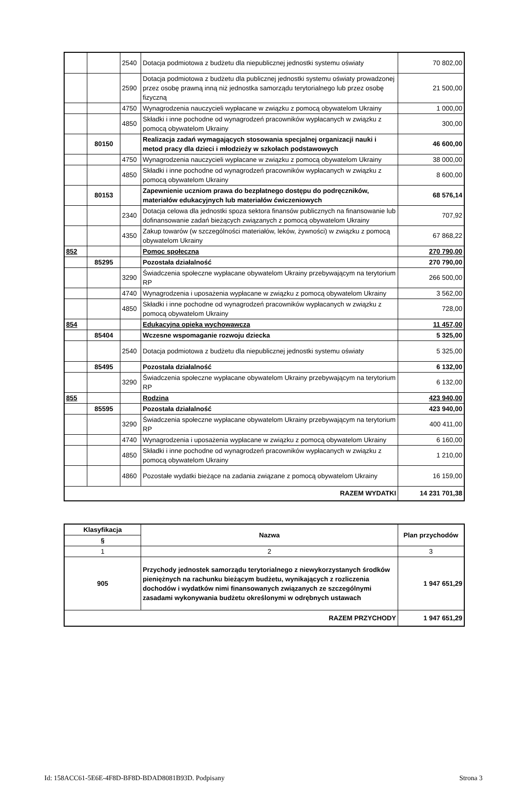| | | 2540 | Dotacja podmiotowa z budżetu dla niepublicznej jednostki systemu oświaty | 70 802,00 |
| | | 2590 | Dotacja podmiotowa z budżetu dla publicznej jednostki systemu oświaty prowadzonej przez osobę prawną inną niż jednostka samorządu terytorialnego lub przez osobę fizyczną | 21 500,00 |
| | | 4750 | Wynagrodzenia nauczycieli wypłacane w związku z pomocą obywatelom Ukrainy | 1 000,00 |
| | | 4850 | Składki i inne pochodne od wynagrodzeń pracowników wypłacanych w związku z pomocą obywatelom Ukrainy | 300,00 |
| | 80150 | | Realizacja zadań wymagających stosowania specjalnej organizacji nauki i metod pracy dla dzieci i młodzieży w szkołach podstawowych | 46 600,00 |
| | | 4750 | Wynagrodzenia nauczycieli wypłacane w związku z pomocą obywatelom Ukrainy | 38 000,00 |
| | | 4850 | Składki i inne pochodne od wynagrodzeń pracowników wypłacanych w związku z pomocą obywatelom Ukrainy | 8 600,00 |
| | 80153 | | Zapewnienie uczniom prawa do bezpłatnego dostępu do podręczników, materiałów edukacyjnych lub materiałów ćwiczeniowych | 68 576,14 |
| | | 2340 | Dotacja celowa dla jednostki spoza sektora finansów publicznych na finansowanie lub dofinansowanie zadań bieżących związanych z pomocą obywatelom Ukrainy | 707,92 |
| | | 4350 | Zakup towarów (w szczególności materiałów, leków, żywności) w związku z pomocą obywatelom Ukrainy | 67 868,22 |
| 852 | | | Pomoc społeczna | 270 790,00 |
| | 85295 | | Pozostała działalność | 270 790,00 |
| | | 3290 | Świadczenia społeczne wypłacane obywatelom Ukrainy przebywającym na terytorium RP | 266 500,00 |
| | | 4740 | Wynagrodzenia i uposażenia wypłacane w związku z pomocą obywatelom Ukrainy | 3 562,00 |
| | | 4850 | Składki i inne pochodne od wynagrodzeń pracowników wypłacanych w związku z pomocą obywatelom Ukrainy | 728,00 |
| 854 | | | Edukacyjna opieka wychowawcza | 11 457,00 |
| | 85404 | | Wczesne wspomaganie rozwoju dziecka | 5 325,00 |
| | | 2540 | Dotacja podmiotowa z budżetu dla niepublicznej jednostki systemu oświaty | 5 325,00 |
| | 85495 | | Pozostała działalność | 6 132,00 |
| | | 3290 | Świadczenia społeczne wypłacane obywatelom Ukrainy przebywającym na terytorium RP | 6 132,00 |
| 855 | | | Rodzina | 423 940,00 |
| | 85595 | | Pozostała działalność | 423 940,00 |
| | | 3290 | Świadczenia społeczne wypłacane obywatelom Ukrainy przebywającym na terytorium RP | 400 411,00 |
| | | 4740 | Wynagrodzenia i uposażenia wypłacane w związku z pomocą obywatelom Ukrainy | 6 160,00 |
| | | 4850 | Składki i inne pochodne od wynagrodzeń pracowników wypłacanych w związku z pomocą obywatelom Ukrainy | 1 210,00 |
| | | 4860 | Pozostałe wydatki bieżące na zadania związane z pomocą obywatelom Ukrainy | 16 159,00 |
| RAZEM WYDATKI | | | | 14 231 701,38 |
| Klasyfikacja | Nazwa | Plan przychodów |
| --- | --- | --- |
| § | | |
| 1 | 2 | 3 |
| 905 | Przychody jednostek samorządu terytorialnego z niewykorzystanych środków pieniężnych na rachunku bieżącym budżetu, wynikających z rozliczenia dochodów i wydatków nimi finansowanych związanych ze szczególnymi zasadami wykonywania budżetu określonymi w odrębnych ustawach | 1 947 651,29 |
| RAZEM PRZYCHODY | | 1 947 651,29 |
Id: 158ACC61-5E6E-4F8D-BF8D-BDAD8081B93D. Podpisany Strona 3